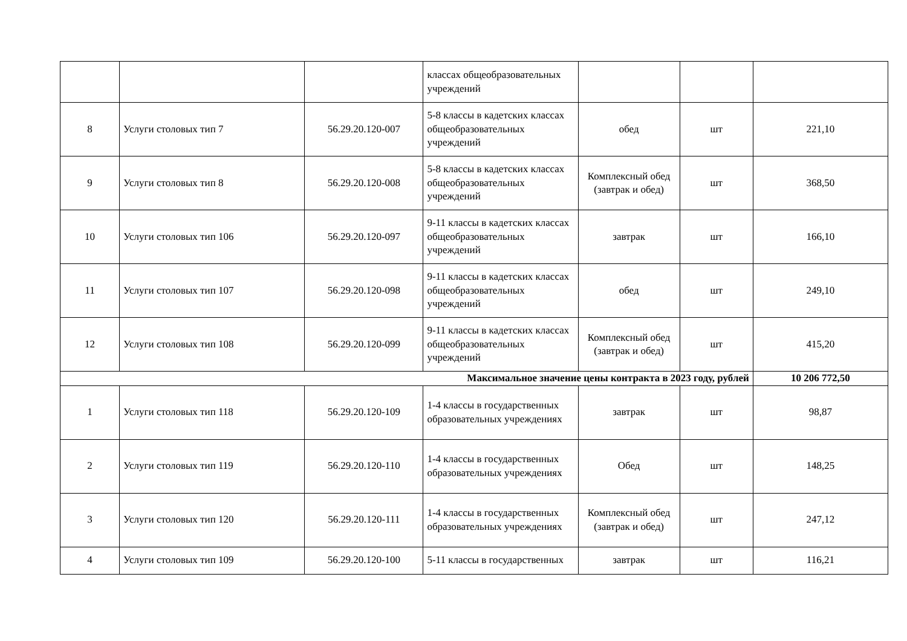| | | | классах общеобразовательных учреждений | | | |
| 8 | Услуги столовых тип 7 | 56.29.20.120-007 | 5-8 классы в кадетских классах общеобразовательных учреждений | обед | шт | 221,10 |
| 9 | Услуги столовых тип 8 | 56.29.20.120-008 | 5-8 классы в кадетских классах общеобразовательных учреждений | Комплексный обед (завтрак и обед) | шт | 368,50 |
| 10 | Услуги столовых тип 106 | 56.29.20.120-097 | 9-11 классы в кадетских классах общеобразовательных учреждений | завтрак | шт | 166,10 |
| 11 | Услуги столовых тип 107 | 56.29.20.120-098 | 9-11 классы в кадетских классах общеобразовательных учреждений | обед | шт | 249,10 |
| 12 | Услуги столовых тип 108 | 56.29.20.120-099 | 9-11 классы в кадетских классах общеобразовательных учреждений | Комплексный обед (завтрак и обед) | шт | 415,20 |
| Максимальное значение цены контракта в 2023 году, рублей | | | | | | 10 206 772,50 |
| 1 | Услуги столовых тип 118 | 56.29.20.120-109 | 1-4 классы в государственных образовательных учреждениях | завтрак | шт | 98,87 |
| 2 | Услуги столовых тип 119 | 56.29.20.120-110 | 1-4 классы в государственных образовательных учреждениях | Обед | шт | 148,25 |
| 3 | Услуги столовых тип 120 | 56.29.20.120-111 | 1-4 классы в государственных образовательных учреждениях | Комплексный обед (завтрак и обед) | шт | 247,12 |
| 4 | Услуги столовых тип 109 | 56.29.20.120-100 | 5-11 классы в государственных | завтрак | шт | 116,21 |